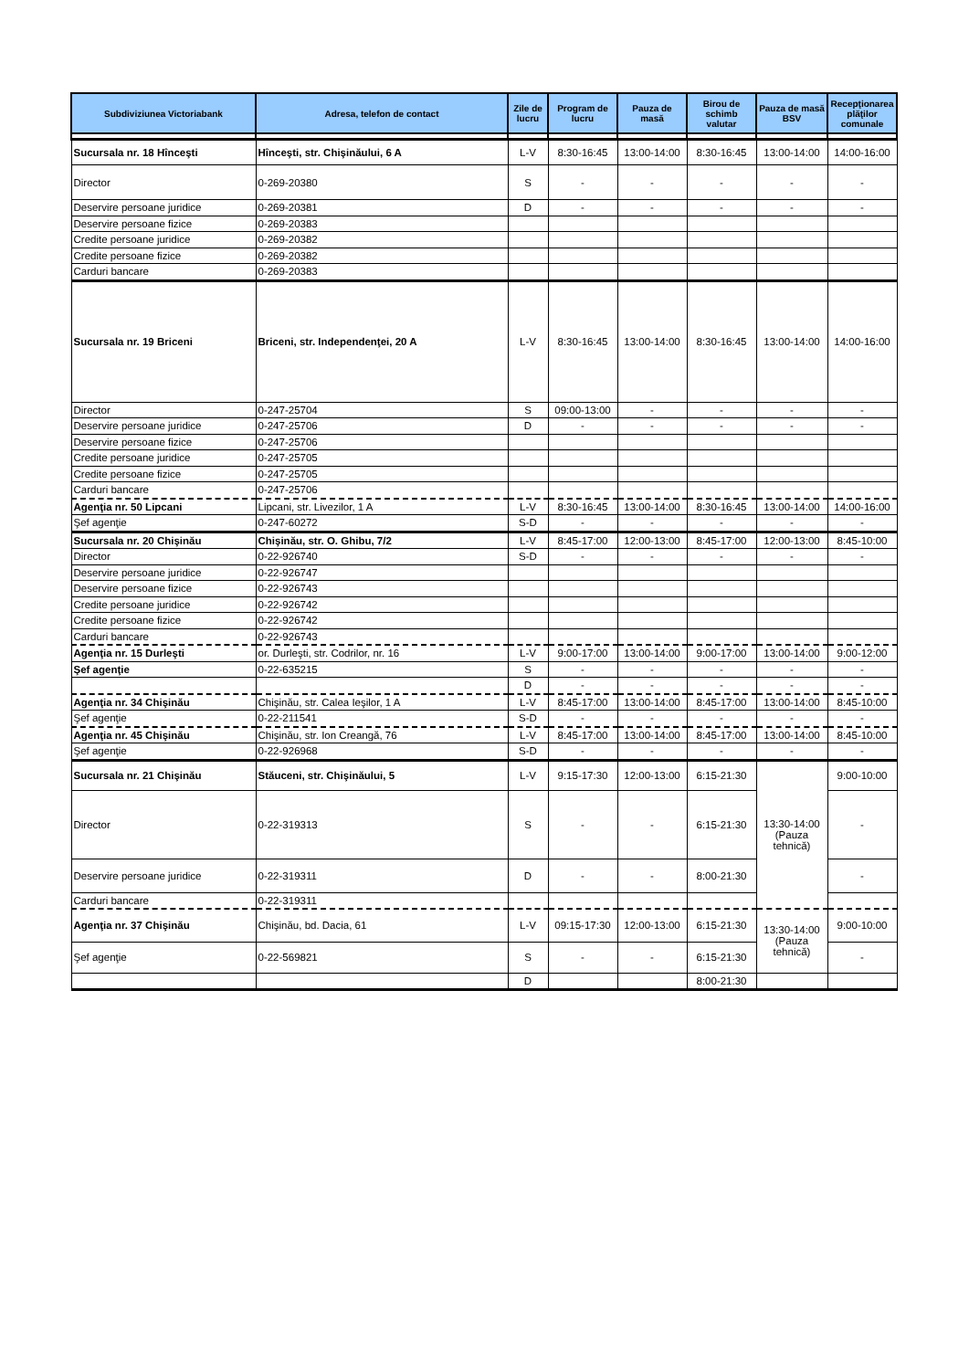| Subdiviziunea Victoriabank | Adresa, telefon de contact | Zile de lucru | Program de lucru | Pauza de masă | Birou de schimb valutar | Pauza de masă BSV | Recepţionarea plăţilor comunale |
| --- | --- | --- | --- | --- | --- | --- | --- |
| Sucursala nr. 18 Hînceşti | Hînceşti, str. Chişinăului, 6 A | L-V | 8:30-16:45 | 13:00-14:00 | 8:30-16:45 | 13:00-14:00 | 14:00-16:00 |
| Director | 0-269-20380 | S | - | - | - | - | - |
| Deservire persoane juridice | 0-269-20381 | D | - | - | - | - | - |
| Deservire persoane fizice | 0-269-20383 | | | | | | |
| Credite persoane juridice | 0-269-20382 | | | | | | |
| Credite persoane fizice | 0-269-20382 | | | | | | |
| Carduri bancare | 0-269-20383 | | | | | | |
| Sucursala nr. 19 Briceni | Briceni, str. Independenţei, 20 A | L-V | 8:30-16:45 | 13:00-14:00 | 8:30-16:45 | 13:00-14:00 | 14:00-16:00 |
| Director | 0-247-25704 | S | 09:00-13:00 | - | - | - | - |
| Deservire persoane juridice | 0-247-25706 | D | - | - | - | - | - |
| Deservire persoane fizice | 0-247-25706 | | | | | | |
| Credite persoane juridice | 0-247-25705 | | | | | | |
| Credite persoane fizice | 0-247-25705 | | | | | | |
| Carduri bancare | 0-247-25706 | | | | | | |
| Agenţia nr. 50 Lipcani | Lipcani, str. Livezilor, 1 A | L-V | 8:30-16:45 | 13:00-14:00 | 8:30-16:45 | 13:00-14:00 | 14:00-16:00 |
| Şef agenţie | 0-247-60272 | S-D | - | - | - | - | - |
| Sucursala nr. 20 Chişinău | Chişinău, str. O. Ghibu, 7/2 | L-V | 8:45-17:00 | 12:00-13:00 | 8:45-17:00 | 12:00-13:00 | 8:45-10:00 |
| Director | 0-22-926740 | S-D | - | - | - | - | - |
| Deservire persoane juridice | 0-22-926747 | | | | | | |
| Deservire persoane fizice | 0-22-926743 | | | | | | |
| Credite persoane juridice | 0-22-926742 | | | | | | |
| Credite persoane fizice | 0-22-926742 | | | | | | |
| Carduri bancare | 0-22-926743 | | | | | | |
| Agenţia nr. 15 Durleşti | or. Durleşti, str. Codrilor, nr. 16 | L-V | 9:00-17:00 | 13:00-14:00 | 9:00-17:00 | 13:00-14:00 | 9:00-12:00 |
| Şef agenţie | 0-22-635215 | S | - | - | - | - | - |
| | | D | - | - | - | - | - |
| Agenţia nr. 34 Chişinău | Chişinău, str. Calea Ieşilor, 1 A | L-V | 8:45-17:00 | 13:00-14:00 | 8:45-17:00 | 13:00-14:00 | 8:45-10:00 |
| Şef agenţie | 0-22-211541 | S-D | - | - | - | - | - |
| Agenţia nr. 45 Chişinău | Chişinău, str. Ion Creangă, 76 | L-V | 8:45-17:00 | 13:00-14:00 | 8:45-17:00 | 13:00-14:00 | 8:45-10:00 |
| Şef agenţie | 0-22-926968 | S-D | - | - | - | - | - |
| Sucursala nr. 21 Chişinău | Stăuceni, str. Chişinăului, 5 | L-V | 9:15-17:30 | 12:00-13:00 | 6:15-21:30 | 13:30-14:00 (Pauza tehnică) | 9:00-10:00 |
| Director | 0-22-319313 | S | - | - | 6:15-21:30 | | - |
| Deservire persoane juridice | 0-22-319311 | D | - | - | 8:00-21:30 | | - |
| Carduri bancare | 0-22-319311 | | | | | | |
| Agenţia nr. 37 Chişinău | Chişinău, bd. Dacia, 61 | L-V | 09:15-17:30 | 12:00-13:00 | 6:15-21:30 | 13:30-14:00 (Pauza tehnică) | 9:00-10:00 |
| Şef agenţie | 0-22-569821 | S | - | - | 6:15-21:30 | | - |
| | | D | | | 8:00-21:30 | | |